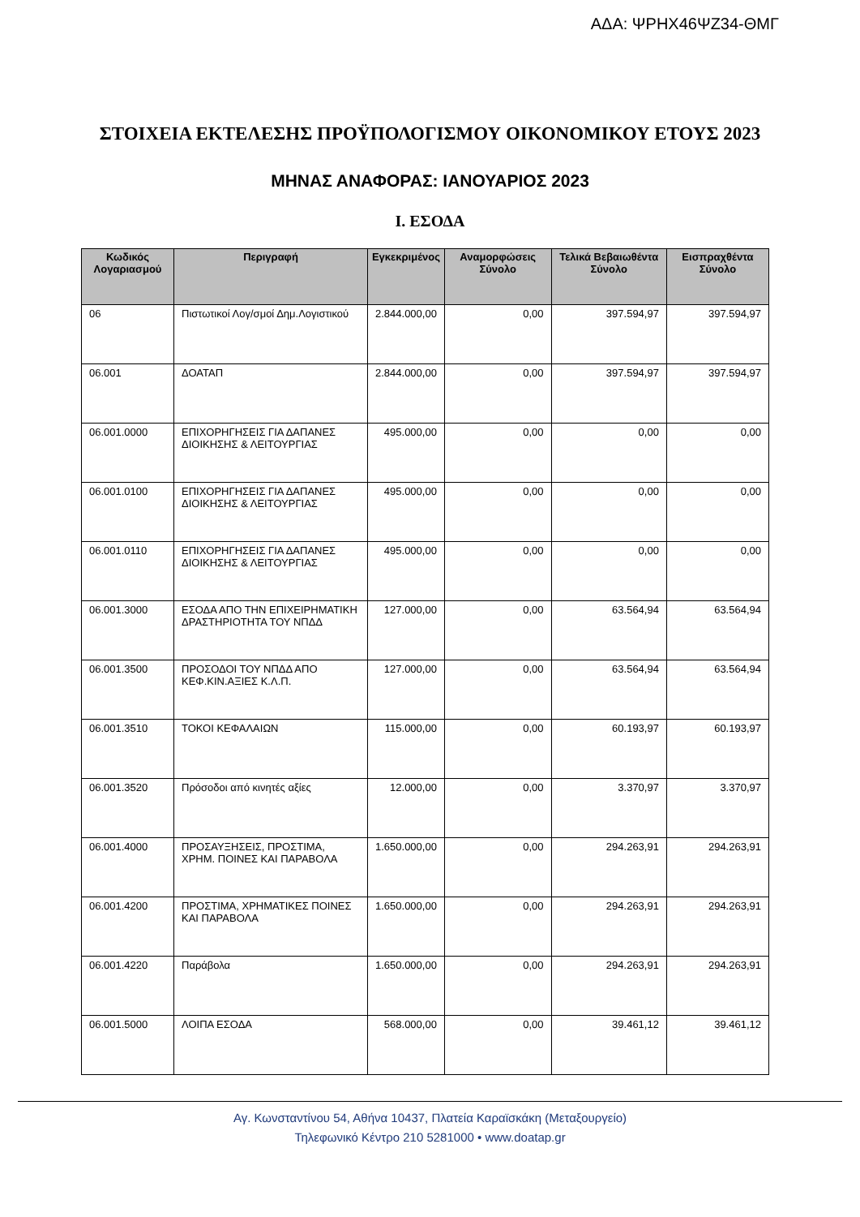ΑΔΑ: ΨΡΗΧ46ΨΖ34-ΘΜΓ
ΣΤΟΙΧΕΙΑ ΕΚΤΕΛΕΣΗΣ ΠΡΟΫΠΟΛΟΓΙΣΜΟΥ ΟΙΚΟΝΟΜΙΚΟΥ ΕΤΟΥΣ 2023
ΜΗΝΑΣ ΑΝΑΦΟΡΑΣ: ΙΑΝΟΥΑΡΙΟΣ 2023
Ι. ΕΣΟΔΑ
| Κωδικός Λογαριασμού | Περιγραφή | Εγκεκριμένος | Αναμορφώσεις Σύνολο | Τελικά Βεβαιωθέντα Σύνολο | Εισπραχθέντα Σύνολο |
| --- | --- | --- | --- | --- | --- |
| 06 | Πιστωτικοί Λογ/σμοί Δημ.Λογιστικού | 2.844.000,00 | 0,00 | 397.594,97 | 397.594,97 |
| 06.001 | ΔΟΑΤΑΠ | 2.844.000,00 | 0,00 | 397.594,97 | 397.594,97 |
| 06.001.0000 | ΕΠΙΧΟΡΗΓΗΣΕΙΣ ΓΙΑ ΔΑΠΑΝΕΣ ΔΙΟΙΚΗΣΗΣ & ΛΕΙΤΟΥΡΓΙΑΣ | 495.000,00 | 0,00 | 0,00 | 0,00 |
| 06.001.0100 | ΕΠΙΧΟΡΗΓΗΣΕΙΣ ΓΙΑ ΔΑΠΑΝΕΣ ΔΙΟΙΚΗΣΗΣ & ΛΕΙΤΟΥΡΓΙΑΣ | 495.000,00 | 0,00 | 0,00 | 0,00 |
| 06.001.0110 | ΕΠΙΧΟΡΗΓΗΣΕΙΣ ΓΙΑ ΔΑΠΑΝΕΣ ΔΙΟΙΚΗΣΗΣ & ΛΕΙΤΟΥΡΓΙΑΣ | 495.000,00 | 0,00 | 0,00 | 0,00 |
| 06.001.3000 | ΕΣΟΔΑ ΑΠΟ ΤΗΝ ΕΠΙΧΕΙΡΗΜΑΤΙΚΗ ΔΡΑΣΤΗΡΙΟΤΗΤΑ ΤΟΥ ΝΠΔΔ | 127.000,00 | 0,00 | 63.564,94 | 63.564,94 |
| 06.001.3500 | ΠΡΟΣΟΔΟΙ ΤΟΥ ΝΠΔΔ ΑΠΟ ΚΕΦ.ΚΙΝ.ΑΞΙΕΣ Κ.Λ.Π. | 127.000,00 | 0,00 | 63.564,94 | 63.564,94 |
| 06.001.3510 | ΤΟΚΟΙ ΚΕΦΑΛΑΙΩΝ | 115.000,00 | 0,00 | 60.193,97 | 60.193,97 |
| 06.001.3520 | Πρόσοδοι από κινητές αξίες | 12.000,00 | 0,00 | 3.370,97 | 3.370,97 |
| 06.001.4000 | ΠΡΟΣΑΥΞΗΣΕΙΣ, ΠΡΟΣΤΙΜΑ, ΧΡΗΜ. ΠΟΙΝΕΣ ΚΑΙ ΠΑΡΑΒΟΛΑ | 1.650.000,00 | 0,00 | 294.263,91 | 294.263,91 |
| 06.001.4200 | ΠΡΟΣΤΙΜΑ, ΧΡΗΜΑΤΙΚΕΣ ΠΟΙΝΕΣ ΚΑΙ ΠΑΡΑΒΟΛΑ | 1.650.000,00 | 0,00 | 294.263,91 | 294.263,91 |
| 06.001.4220 | Παράβολα | 1.650.000,00 | 0,00 | 294.263,91 | 294.263,91 |
| 06.001.5000 | ΛΟΙΠΑ ΕΣΟΔΑ | 568.000,00 | 0,00 | 39.461,12 | 39.461,12 |
Αγ. Κωνσταντίνου 54, Αθήνα 10437, Πλατεία Καραϊσκάκη (Μεταξουργείο)
Τηλεφωνικό Κέντρο 210 5281000 • www.doatap.gr